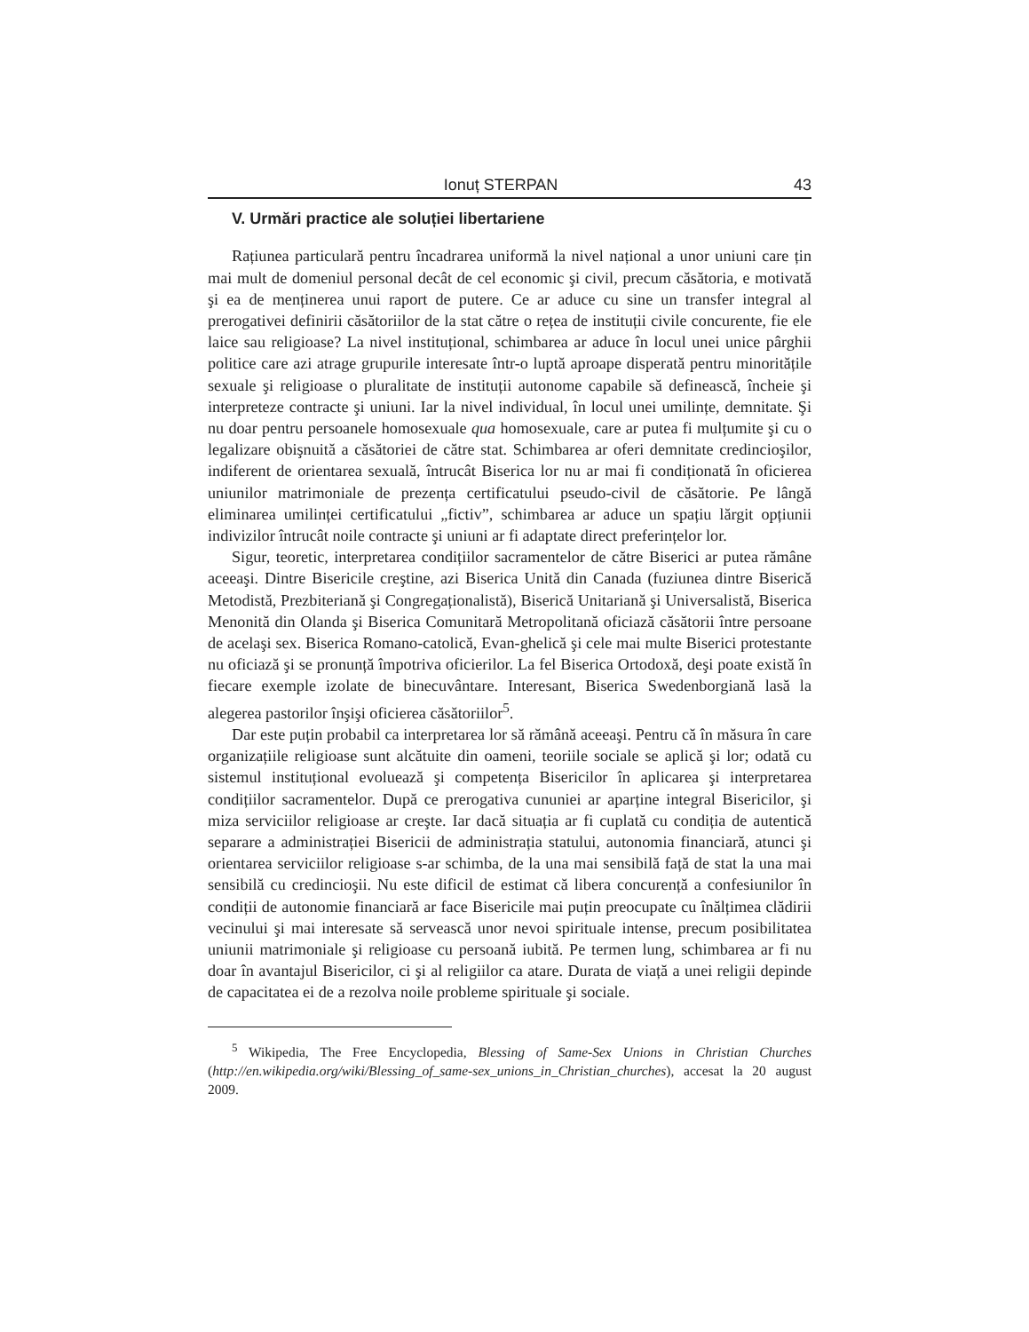Ionuț STERPAN 43
V. Urmări practice ale soluției libertariene
Rațiunea particulară pentru încadrarea uniformă la nivel național a unor uniuni care țin mai mult de domeniul personal decât de cel economic şi civil, precum căsătoria, e motivată şi ea de menținerea unui raport de putere. Ce ar aduce cu sine un transfer integral al prerogativei definirii căsătoriilor de la stat către o rețea de instituții civile concurente, fie ele laice sau religioase? La nivel instituțional, schimbarea ar aduce în locul unei unice pârghii politice care azi atrage grupurile interesate într-o luptă aproape disperată pentru minoritățile sexuale şi religioase o pluralitate de instituții autonome capabile să definească, încheie şi interpreteze contracte şi uniuni. Iar la nivel individual, în locul unei umilințe, demnitate. Şi nu doar pentru persoanele homosexuale qua homosexuale, care ar putea fi mulțumite şi cu o legalizare obişnuită a căsătoriei de către stat. Schimbarea ar oferi demnitate credincioşilor, indiferent de orientarea sexuală, întrucât Biserica lor nu ar mai fi condiționată în oficierea uniunilor matrimoniale de prezența certificatului pseudo-civil de căsătorie. Pe lângă eliminarea umilinței certificatului „fictiv”, schimbarea ar aduce un spațiu lărgit opțiunii indivizilor întrucât noile contracte şi uniuni ar fi adaptate direct preferințelor lor.
Sigur, teoretic, interpretarea condițiilor sacramentelor de către Biserici ar putea rămâne aceeaşi. Dintre Bisericile creştine, azi Biserica Unită din Canada (fuziunea dintre Biserică Metodistă, Prezbiteriană şi Congregaționalistă), Biserică Unitariană şi Universalistă, Biserica Menonită din Olanda şi Biserica Comunitară Metropolitană oficiază căsătorii între persoane de acelaşi sex. Biserica Romano-catolică, Evan-ghelică şi cele mai multe Biserici protestante nu oficiază şi se pronunță împotriva oficierilor. La fel Biserica Ortodoxă, deşi poate există în fiecare exemple izolate de binecuvântare. Interesant, Biserica Swedenborgiană lasă la alegerea pastorilor înşişi oficierea căsătoriilor<sup>5</sup>.
Dar este puțin probabil ca interpretarea lor să rămână aceeaşi. Pentru că în măsura în care organizațiile religioase sunt alcătuite din oameni, teoriile sociale se aplică şi lor; odată cu sistemul instituțional evoluează şi competența Bisericilor în aplicarea şi interpretarea condițiilor sacramentelor. După ce prerogativa cununiei ar aparține integral Bisericilor, şi miza serviciilor religioase ar creşte. Iar dacă situația ar fi cuplată cu condiția de autentică separare a administrației Bisericii de administrația statului, autonomia financiară, atunci şi orientarea serviciilor religioase s-ar schimba, de la una mai sensibilă față de stat la una mai sensibilă cu credincioşii. Nu este dificil de estimat că libera concurență a confesiunilor în condiții de autonomie financiară ar face Bisericile mai puțin preocupate cu înălțimea clădirii vecinului şi mai interesate să servească unor nevoi spirituale intense, precum posibilitatea uniunii matrimoniale şi religioase cu persoană iubită. Pe termen lung, schimbarea ar fi nu doar în avantajul Bisericilor, ci şi al religiilor ca atare. Durata de viață a unei religii depinde de capacitatea ei de a rezolva noile probleme spirituale şi sociale.
<sup>5</sup> Wikipedia, The Free Encyclopedia, Blessing of Same-Sex Unions in Christian Churches (http://en.wikipedia.org/wiki/Blessing_of_same-sex_unions_in_Christian_churches), accesat la 20 august 2009.